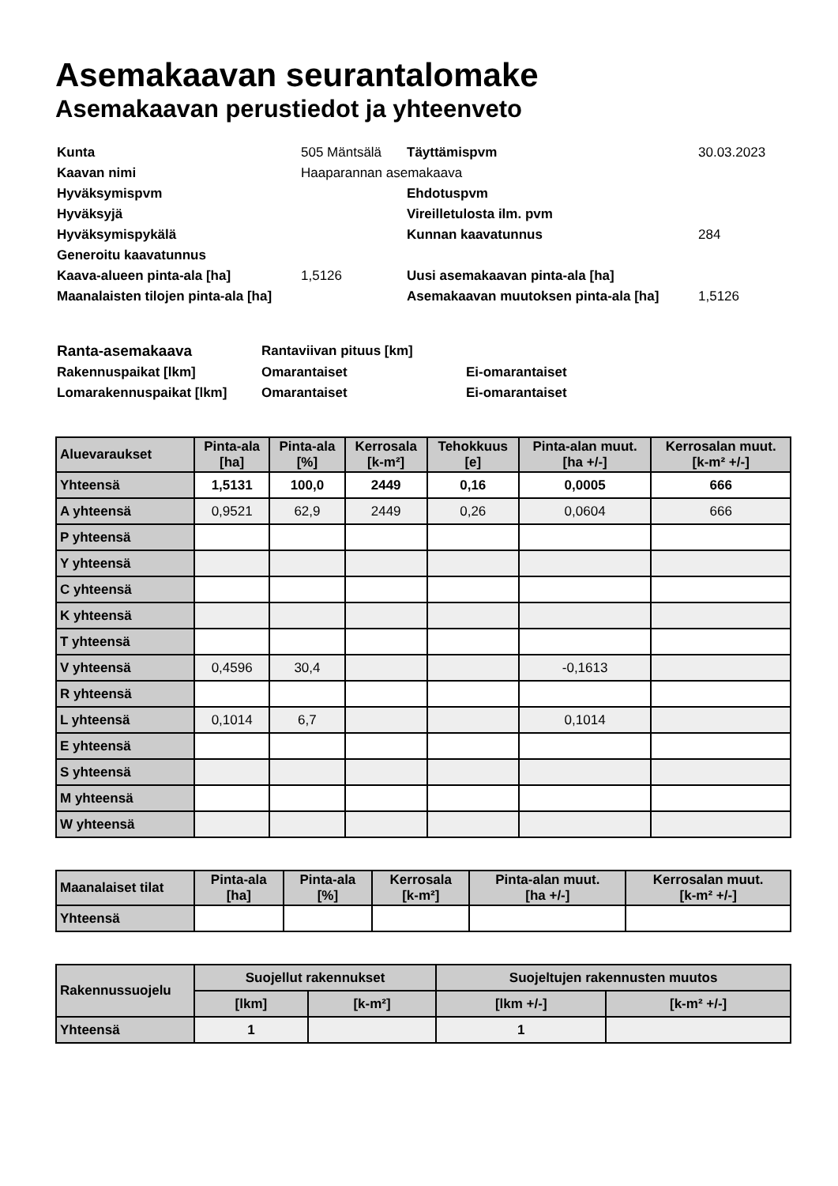Asemakaavan seurantalomake
Asemakaavan perustiedot ja yhteenveto
| Kunta | 505 Mäntsälä | Täyttämispvm | 30.03.2023 |
| Kaavan nimi | Haaparannan asemakaava | | |
| Hyväksymispvm | | Ehdotuspvm | |
| Hyväksyjä | | Vireilletulosta ilm. pvm | |
| Hyväksymispykälä | | Kunnan kaavatunnus | 284 |
| Generoitu kaavatunnus | | | |
| Kaava-alueen pinta-ala [ha] | 1,5126 | Uusi asemakaavan pinta-ala [ha] | |
| Maanalaisten tilojen pinta-ala [ha] | | Asemakaavan muutoksen pinta-ala [ha] | 1,5126 |
| Ranta-asemakaava | Rantaviivan pituus [km] | |
| Rakennuspaikat [lkm] | Omarantaiset | Ei-omarantaiset |
| Lomarakennuspaikat [lkm] | Omarantaiset | Ei-omarantaiset |
| Aluevaraukset | Pinta-ala [ha] | Pinta-ala [%] | Kerrosala [k-m²] | Tehokkuus [e] | Pinta-alan muut. [ha +/-] | Kerrosalan muut. [k-m² +/-] |
| --- | --- | --- | --- | --- | --- | --- |
| Yhteensä | 1,5131 | 100,0 | 2449 | 0,16 | 0,0005 | 666 |
| A yhteensä | 0,9521 | 62,9 | 2449 | 0,26 | 0,0604 | 666 |
| P yhteensä | | | | | | |
| Y yhteensä | | | | | | |
| C yhteensä | | | | | | |
| K yhteensä | | | | | | |
| T yhteensä | | | | | | |
| V yhteensä | 0,4596 | 30,4 | | | -0,1613 | |
| R yhteensä | | | | | | |
| L yhteensä | 0,1014 | 6,7 | | | 0,1014 | |
| E yhteensä | | | | | | |
| S yhteensä | | | | | | |
| M yhteensä | | | | | | |
| W yhteensä | | | | | | |
| Maanalaiset tilat | Pinta-ala [ha] | Pinta-ala [%] | Kerrosala [k-m²] | Pinta-alan muut. [ha +/-] | Kerrosalan muut. [k-m² +/-] |
| --- | --- | --- | --- | --- | --- |
| Yhteensä | | | | | |
| Rakennussuojelu | Suojellut rakennukset | | Suojeltujen rakennusten muutos | |
| --- | --- | --- | --- | --- |
| | [lkm] | [k-m²] | [lkm +/-] | [k-m² +/-] |
| Yhteensä | 1 | | 1 | |